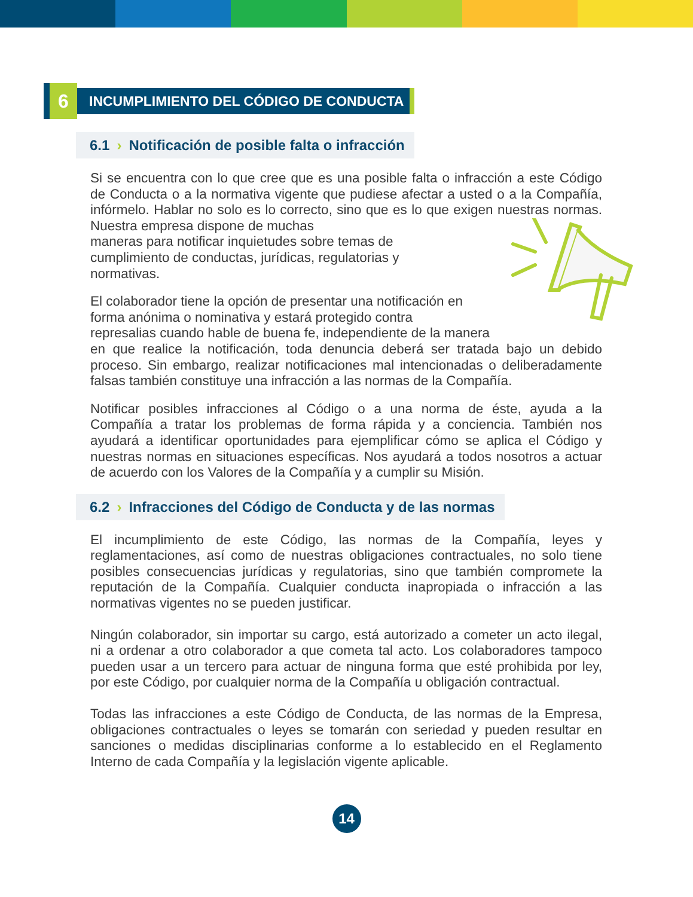6
INCUMPLIMIENTO DEL CÓDIGO DE CONDUCTA
6.1 › Notificación de posible falta o infracción
Si se encuentra con lo que cree que es una posible falta o infracción a este Código de Conducta o a la normativa vigente que pudiese afectar a usted o a la Compañía, infórmelo. Hablar no solo es lo correcto, sino que es lo que exigen nuestras normas. Nuestra empresa dispone de muchas
maneras para notificar inquietudes sobre temas de
cumplimiento de conductas, jurídicas, regulatorias y
normativas.
El colaborador tiene la opción de presentar una notificación en
forma anónima o nominativa y estará protegido contra
represalias cuando hable de buena fe, independiente de la manera
en que realice la notificación, toda denuncia deberá ser tratada bajo un debido proceso. Sin embargo, realizar notificaciones mal intencionadas o deliberadamente falsas también constituye una infracción a las normas de la Compañía.
Notificar posibles infracciones al Código o a una norma de éste, ayuda a la Compañía a tratar los problemas de forma rápida y a conciencia. También nos ayudará a identificar oportunidades para ejemplificar cómo se aplica el Código y nuestras normas en situaciones específicas. Nos ayudará a todos nosotros a actuar de acuerdo con los Valores de la Compañía y a cumplir su Misión.
6.2 › Infracciones del Código de Conducta y de las normas
El incumplimiento de este Código, las normas de la Compañía, leyes y reglamentaciones, así como de nuestras obligaciones contractuales, no solo tiene posibles consecuencias jurídicas y regulatorias, sino que también compromete la reputación de la Compañía. Cualquier conducta inapropiada o infracción a las normativas vigentes no se pueden justificar.
Ningún colaborador, sin importar su cargo, está autorizado a cometer un acto ilegal, ni a ordenar a otro colaborador a que cometa tal acto. Los colaboradores tampoco pueden usar a un tercero para actuar de ninguna forma que esté prohibida por ley, por este Código, por cualquier norma de la Compañía u obligación contractual.
Todas las infracciones a este Código de Conducta, de las normas de la Empresa, obligaciones contractuales o leyes se tomarán con seriedad y pueden resultar en sanciones o medidas disciplinarias conforme a lo establecido en el Reglamento Interno de cada Compañía y la legislación vigente aplicable.
14